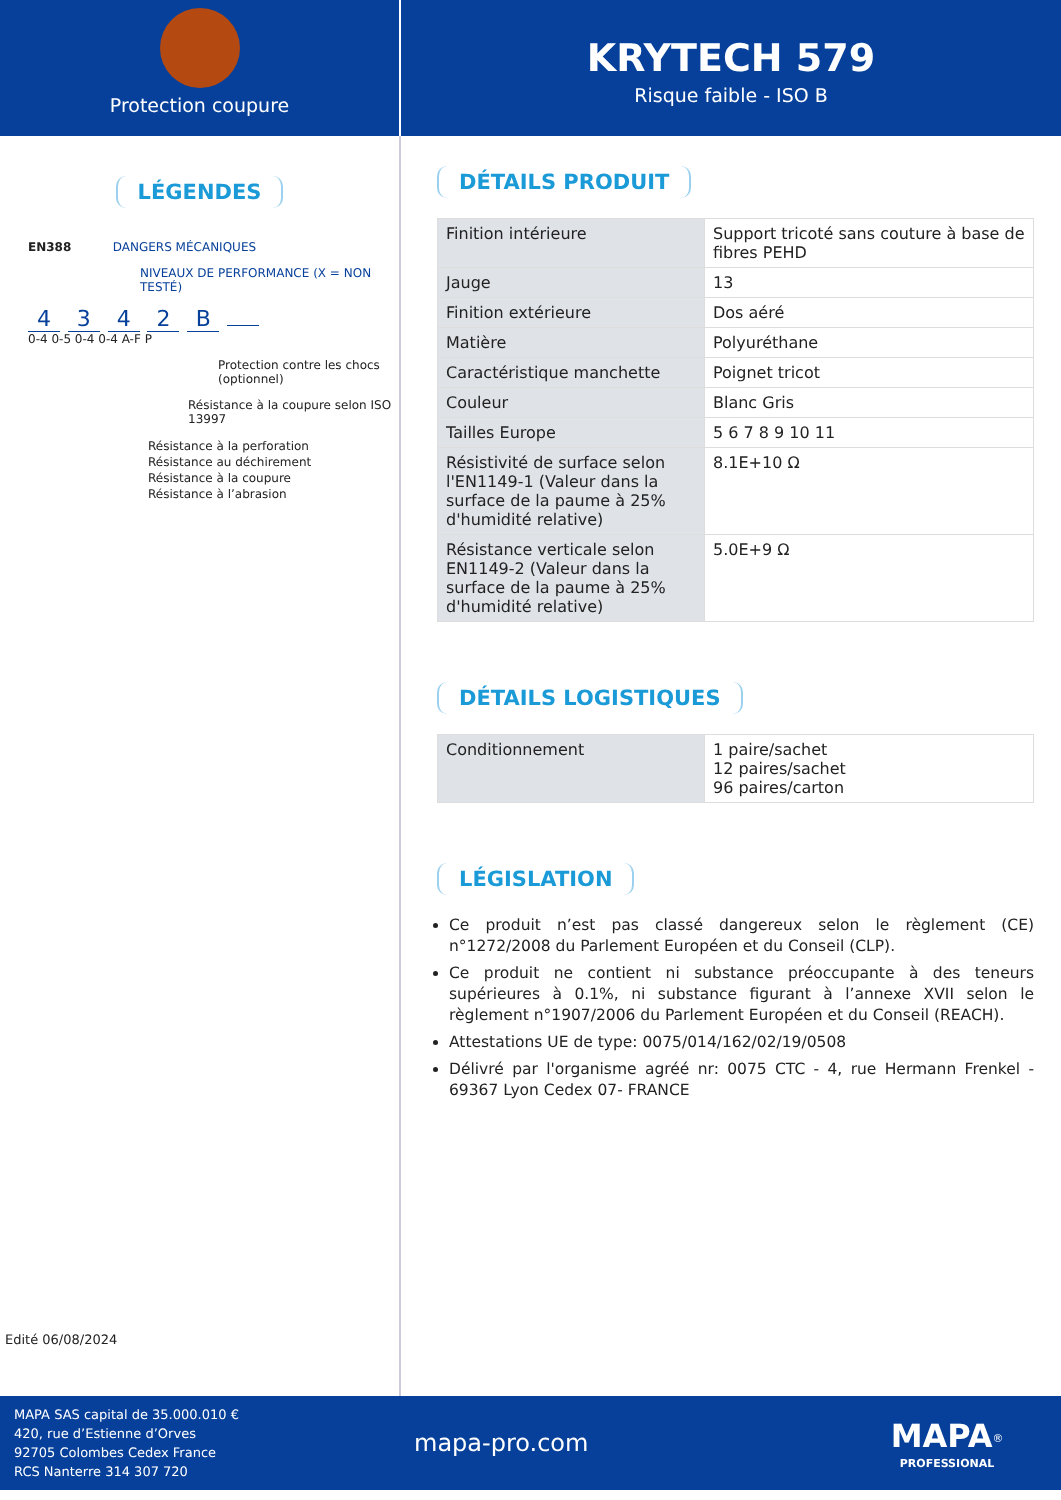Protection coupure
KRYTECH 579
Risque faible - ISO B
LÉGENDES
EN388 DANGERS MÉCANIQUES
NIVEAUX DE PERFORMANCE (X = NON TESTÉ)
4 3 4 2 B
0-4 0-5 0-4 0-4 A-F P
Protection contre les chocs (optionnel)
Résistance à la coupure selon ISO 13997
Résistance à la perforation
Résistance au déchirement
Résistance à la coupure
Résistance à l’abrasion
Edité 06/08/2024
DÉTAILS PRODUIT
| Finition intérieure | Support tricoté sans couture à base de fibres PEHD |
| Jauge | 13 |
| Finition extérieure | Dos aéré |
| Matière | Polyuréthane |
| Caractéristique manchette | Poignet tricot |
| Couleur | Blanc Gris |
| Tailles Europe | 5 6 7 8 9 10 11 |
| Résistivité de surface selon l'EN1149-1 (Valeur dans la surface de la paume à 25% d'humidité relative) | 8.1E+10 Ω |
| Résistance verticale selon EN1149-2 (Valeur dans la surface de la paume à 25% d'humidité relative) | 5.0E+9 Ω |
DÉTAILS LOGISTIQUES
| Conditionnement | 1 paire/sachet 12 paires/sachet 96 paires/carton |
LÉGISLATION
Ce produit n’est pas classé dangereux selon le règlement (CE) n°1272/2008 du Parlement Européen et du Conseil (CLP).
Ce produit ne contient ni substance préoccupante à des teneurs supérieures à 0.1%, ni substance figurant à l’annexe XVII selon le règlement n°1907/2006 du Parlement Européen et du Conseil (REACH).
Attestations UE de type: 0075/014/162/02/19/0508
Délivré par l'organisme agréé nr: 0075 CTC - 4, rue Hermann Frenkel - 69367 Lyon Cedex 07- FRANCE
MAPA SAS capital de 35.000.010 €
420, rue d’Estienne d’Orves
92705 Colombes Cedex France
RCS Nanterre 314 307 720
mapa-pro.com
MAPA<sup>®</sup>
PROFESSIONAL